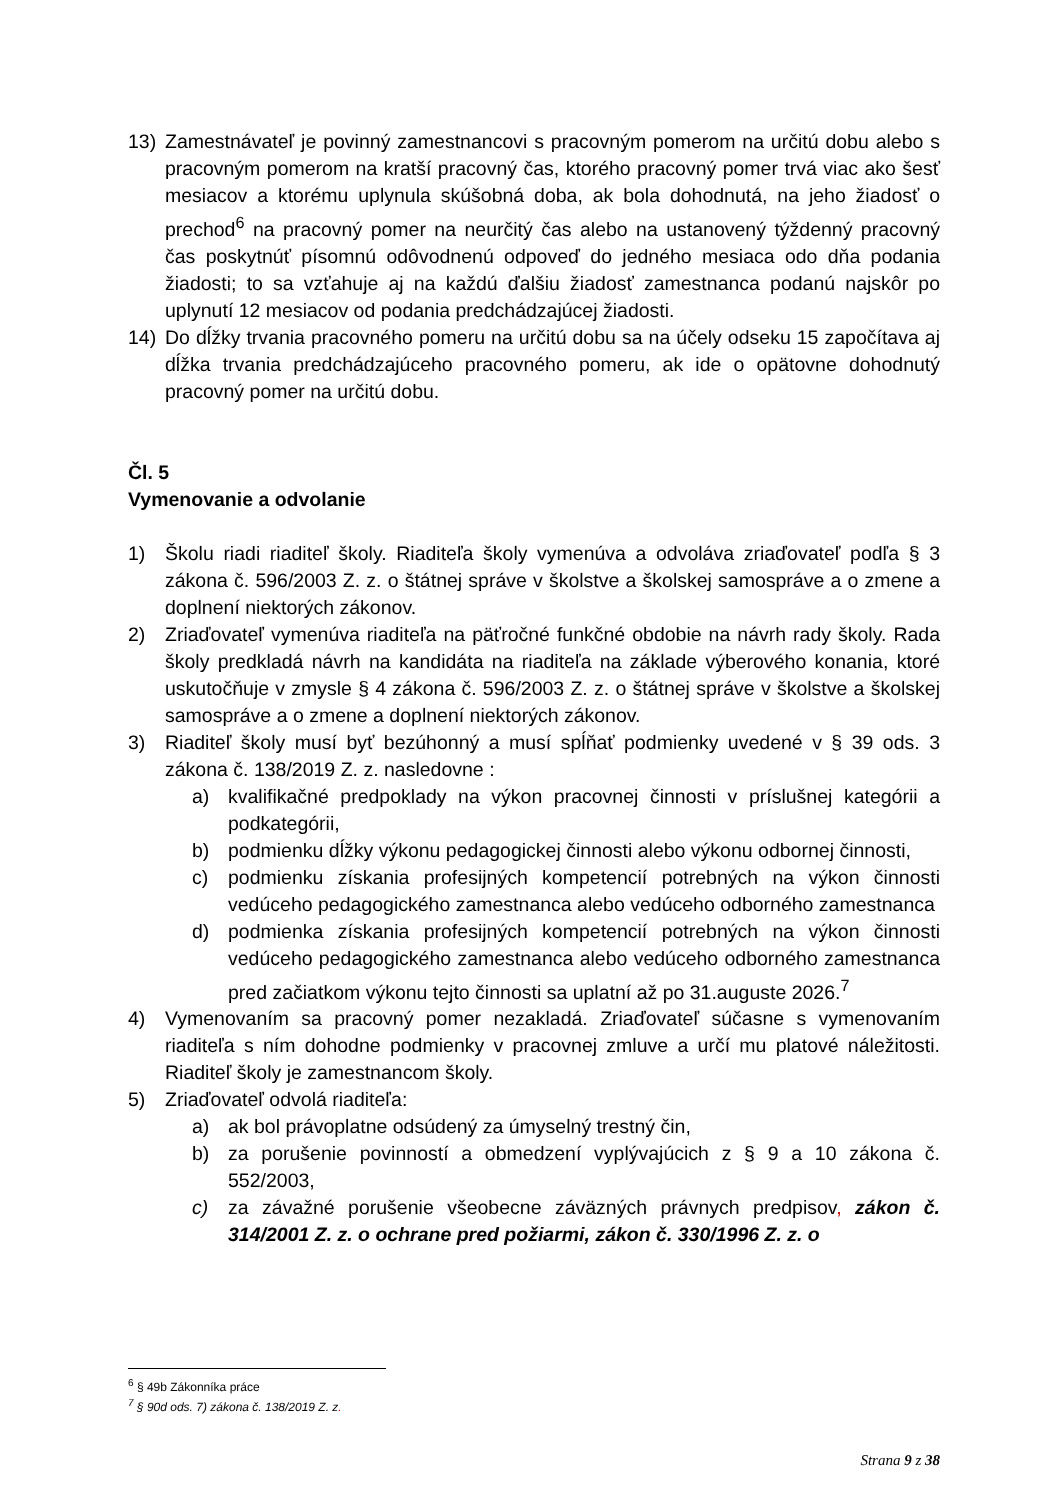13) Zamestnávateľ je povinný zamestnancovi s pracovným pomerom na určitú dobu alebo s pracovným pomerom na kratší pracovný čas, ktorého pracovný pomer trvá viac ako šesť mesiacov a ktorému uplynula skúšobná doba, ak bola dohodnutá, na jeho žiadosť o prechod<sup>6</sup> na pracovný pomer na neurčitý čas alebo na ustanovený týždenný pracovný čas poskytnúť písomnú odôvodnenú odpoveď do jedného mesiaca odo dňa podania žiadosti; to sa vzťahuje aj na každú ďalšiu žiadosť zamestnanca podanú najskôr po uplynutí 12 mesiacov od podania predchádzajúcej žiadosti.
14) Do dĺžky trvania pracovného pomeru na určitú dobu sa na účely odseku 15 započítava aj dĺžka trvania predchádzajúceho pracovného pomeru, ak ide o opätovne dohodnutý pracovný pomer na určitú dobu.
Čl. 5
Vymenovanie a odvolanie
1) Školu riadi riaditeľ školy. Riaditeľa školy vymenúva a odvoláva zriaďovateľ podľa § 3 zákona č. 596/2003 Z. z. o štátnej správe v školstve a školskej samospráve a o zmene a doplnení niektorých zákonov.
2) Zriaďovateľ vymenúva riaditeľa na päťročné funkčné obdobie na návrh rady školy. Rada školy predkladá návrh na kandidáta na riaditeľa na základe výberového konania, ktoré uskutočňuje v zmysle § 4 zákona č. 596/2003 Z. z. o štátnej správe v školstve a školskej samospráve a o zmene a doplnení niektorých zákonov.
3) Riaditeľ školy musí byť bezúhonný a musí spĺňať podmienky uvedené v § 39 ods. 3 zákona č. 138/2019 Z. z. nasledovne :
a) kvalifikačné predpoklady na výkon pracovnej činnosti v príslušnej kategórii a podkategórii,
b) podmienku dĺžky výkonu pedagogickej činnosti alebo výkonu odbornej činnosti,
c) podmienku získania profesijných kompetencií potrebných na výkon činnosti vedúceho pedagogického zamestnanca alebo vedúceho odborného zamestnanca
d) podmienka získania profesijných kompetencií potrebných na výkon činnosti vedúceho pedagogického zamestnanca alebo vedúceho odborného zamestnanca pred začiatkom výkonu tejto činnosti sa uplatní až po 31.auguste 2026.<sup>7</sup>
4) Vymenovaním sa pracovný pomer nezakladá. Zriaďovateľ súčasne s vymenovaním riaditeľa s ním dohodne podmienky v pracovnej zmluve a určí mu platové náležitosti. Riaditeľ školy je zamestnancom školy.
5) Zriaďovateľ odvolá riaditeľa:
a) ak bol právoplatne odsúdený za úmyselný trestný čin,
b) za porušenie povinností a obmedzení vyplývajúcich z § 9 a 10 zákona č. 552/2003,
c) za závažné porušenie všeobecne záväzných právnych predpisov, zákon č. 314/2001 Z. z. o ochrane pred požiarmi, zákon č. 330/1996 Z. z. o
<sup>6</sup> § 49b Zákonníka práce
<sup>7</sup> § 90d ods. 7) zákona č. 138/2019 Z. z.
Strana 9 z 38